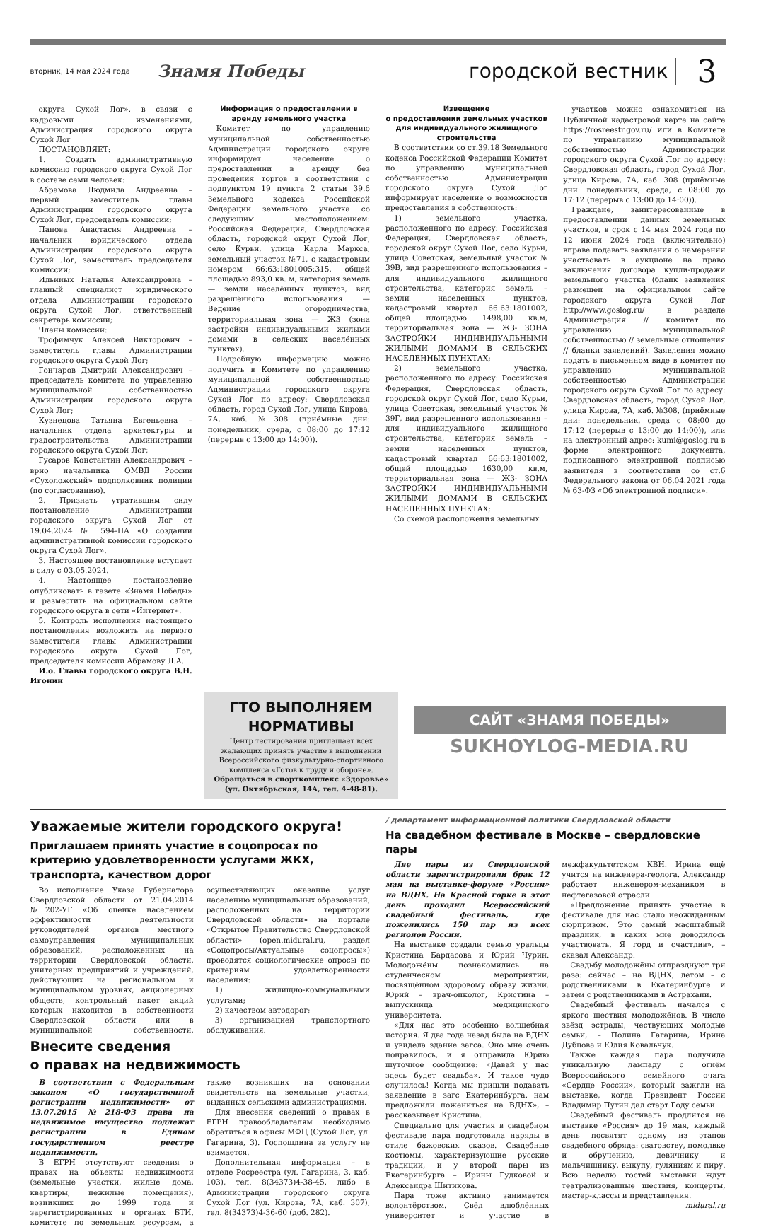вторник, 14 мая 2024 года Знамя Победы городской вестник 3
округа Сухой Лог», в связи с кадровыми изменениями, Администрация городского округа Сухой Лог
ПОСТАНОВЛЯЕТ:
1. Создать административную комиссию городского округа Сухой Лог в составе семи человек:
Абрамова Людмила Андреевна – первый заместитель главы Администрации городского округа Сухой Лог, председатель комиссии;
Панова Анастасия Андреевна – начальник юридического отдела Администрации городского округа Сухой Лог, заместитель председателя комиссии;
Ильиных Наталья Александровна – главный специалист юридического отдела Администрации городского округа Сухой Лог, ответственный секретарь комиссии;
Члены комиссии:
Трофимчук Алексей Викторович – заместитель главы Администрации городского округа Сухой Лог;
Гончаров Дмитрий Александрович – председатель комитета по управлению муниципальной собственностью Администрации городского округа Сухой Лог;
Кузнецова Татьяна Евгеньевна – начальник отдела архитектуры и градостроительства Администрации городского округа Сухой Лог;
Гусаров Константин Александрович – врио начальника ОМВД России «Сухоложский» подполковник полиции (по согласованию).
2. Признать утратившим силу постановление Администрации городского округа Сухой Лог от 19.04.2024 № 594-ПА «О создании административной комиссии городского округа Сухой Лог».
3. Настоящее постановление вступает в силу с 03.05.2024.
4. Настоящее постановление опубликовать в газете «Знамя Победы» и разместить на официальном сайте городского округа в сети «Интернет».
5. Контроль исполнения настоящего постановления возложить на первого заместителя главы Администрации городского округа Сухой Лог, председателя комиссии Абрамову Л.А.
И.о. Главы городского округа В.Н. Игонин
Информация о предоставлении в аренду земельного участка
Комитет по управлению муниципальной собственностью Администрации городского округа информирует население о предоставлении в аренду без проведения торгов в соответствии с подпунктом 19 пункта 2 статьи 39.6 Земельного кодекса Российской Федерации земельного участка со следующим местоположением: Российская Федерация, Свердловская область, городской округ Сухой Лог, село Курьи, улица Карла Маркса, земельный участок №71, с кадастровым номером 66:63:1801005:315, общей площадью 893,0 кв. м, категория земель — земли населённых пунктов, вид разрешённого использования — Ведение огородничества, территориальная зона — Ж3 (зона застройки индивидуальными жилыми домами в сельских населённых пунктах).
Подробную информацию можно получить в Комитете по управлению муниципальной собственностью Администрации городского округа Сухой Лог по адресу: Свердловская область, город Сухой Лог, улица Кирова, 7А, каб. №308 (приёмные дни: понедельник, среда, с 08:00 до 17:12 (перерыв с 13:00 до 14:00)).
Извещение
о предоставлении земельных участков для индивидуального жилищного строительства
В соответствии со ст.39.18 Земельного кодекса Российской Федерации Комитет по управлению муниципальной собственностью Администрации городского округа Сухой Лог информирует население о возможности предоставления в собственность:
1) земельного участка, расположенного по адресу: Российская Федерация, Свердловская область, городской округ Сухой Лог, село Курьи, улица Советская, земельный участок № 39В, вид разрешенного использования – для индивидуального жилищного строительства, категория земель – земли населенных пунктов, кадастровый квартал 66:63:1801002, общей площадью 1498,00 кв.м, территориальная зона — Ж3- ЗОНА ЗАСТРОЙКИ ИНДИВИДУАЛЬНЫМИ ЖИЛЫМИ ДОМАМИ В СЕЛЬСКИХ НАСЕЛЕННЫХ ПУНКТАХ;
2) земельного участка, расположенного по адресу: Российская Федерация, Свердловская область, городской округ Сухой Лог, село Курьи, улица Советская, земельный участок № 39Г, вид разрешенного использования – для индивидуального жилищного строительства, категория земель – земли населенных пунктов, кадастровый квартал 66:63:1801002, общей площадью 1630,00 кв.м, территориальная зона — Ж3- ЗОНА ЗАСТРОЙКИ ИНДИВИДУАЛЬНЫМИ ЖИЛЫМИ ДОМАМИ В СЕЛЬСКИХ НАСЕЛЕННЫХ ПУНКТАХ;
Со схемой расположения земельных
участков можно ознакомиться на Публичной кадастровой карте на сайте https://rosreestr.gov.ru/ или в Комитете по управлению муниципальной собственностью Администрации городского округа Сухой Лог по адресу: Свердловская область, город Сухой Лог, улица Кирова, 7А, каб. 308 (приёмные дни: понедельник, среда, с 08:00 до 17:12 (перерыв с 13:00 до 14:00)).
Граждане, заинтересованные в предоставлении данных земельных участков, в срок с 14 мая 2024 года по 12 июня 2024 года (включительно) вправе подавать заявления о намерении участвовать в аукционе на право заключения договора купли-продажи земельного участка (бланк заявления размещен на официальном сайте городского округа Сухой Лог http://www.goslog.ru/ в разделе Администрация // комитет по управлению муниципальной собственностью // земельные отношения // бланки заявлений). Заявления можно подать в письменном виде в комитет по управлению муниципальной собственностью Администрации городского округа Сухой Лог по адресу: Свердловская область, город Сухой Лог, улица Кирова, 7А, каб. №308, (приёмные дни: понедельник, среда с 08:00 до 17:12 (перерыв с 13:00 до 14:00)), или на электронный адрес: kumi@goslog.ru в форме электронного документа, подписанного электронной подписью заявителя в соответствии со ст.6 Федерального закона от 06.04.2021 года № 63-ФЗ «Об электронной подписи».
ГТО ВЫПОЛНЯЕМ НОРМАТИВЫ
Центр тестирования приглашает всех желающих принять участие в выполнении Всероссийского физкультурно-спортивного комплекса «Готов к труду и обороне».
Обращаться в спорткомплекс «Здоровье» (ул. Октябрьская, 14А, тел. 4-48-81).
САЙТ «ЗНАМЯ ПОБЕДЫ»
SUKHOYLOG-MEDIA.RU
Уважаемые жители городского округа!
Приглашаем принять участие в соцопросах по критерию удовлетворенности услугами ЖКХ, транспорта, качеством дорог
Во исполнение Указа Губернатора Свердловской области от 21.04.2014 №202-УГ «Об оценке населением эффективности деятельности руководителей органов местного самоуправления муниципальных образований, расположенных на территории Свердловской области, унитарных предприятий и учреждений, действующих на региональном и муниципальном уровнях, акционерных обществ, контрольный пакет акций которых находится в собственности Свердловской области или в муниципальной собственности, осуществляющих оказание услуг населению муниципальных образований, расположенных на территории Свердловской области» на портале «Открытое Правительство Свердловской области» (open.midural.ru, раздел «Соцопросы/Актуальные соцопросы») проводятся социологические опросы по критериям удовлетворенности населения:
1) жилищно-коммунальными услугами;
2) качеством автодорог;
3) организацией транспортного обслуживания.
Внесите сведения
о правах на недвижимость
В соответствии с Федеральным законом «О государственной регистрации недвижимости» от 13.07.2015 №218-ФЗ права на недвижимое имущество подлежат регистрации в Едином государственном реестре недвижимости.
В ЕГРН отсутствуют сведения о правах на объекты недвижимости (земельные участки, жилые дома, квартиры, нежилые помещения), возникших до 1999 года и зарегистрированных в органах БТИ, комитете по земельным ресурсам, а также возникших на основании свидетельств на земельные участки, выданных сельскими администрациями.
Для внесения сведений о правах в ЕГРН правообладателям необходимо обратиться в офисы МФЦ (Сухой Лог, ул. Гагарина, 3). Госпошлина за услугу не взимается.
Дополнительная информация – в отделе Росреестра (ул. Гагарина, 3, каб. 103), тел. 8(34373)4-38-45, либо в Администрации городского округа Сухой Лог (ул. Кирова, 7А, каб. 307), тел. 8(34373)4-36-60 (доб. 282).
/ департамент информационной политики Свердловской области
На свадебном фестивале в Москве – свердловские пары
Две пары из Свердловской области зарегистрировали брак 12 мая на выставке-форуме «Россия» на ВДНХ. На Красной горке в этот день проходил Всероссийский свадебный фестиваль, где поженились 150 пар из всех регионов России.
На выставке создали семью уральцы Кристина Бардасова и Юрий Чурин. Молодожёны познакомились на студенческом мероприятии, посвящённом здоровому образу жизни. Юрий – врач-онколог, Кристина – выпускница медицинского университета.
«Для нас это особенно волшебная история. Я два года назад была на ВДНХ и увидела здание загса. Оно мне очень понравилось, и я отправила Юрию шуточное сообщение: «Давай у нас здесь будет свадьба». И такое чудо случилось! Когда мы пришли подавать заявление в загс Екатеринбурга, нам предложили пожениться на ВДНХ», – рассказывает Кристина.
Специально для участия в свадебном фестивале пара подготовила наряды в стиле бажовских сказов. Свадебные костюмы, характеризующие русские традиции, и у второй пары из Екатеринбурга – Ирины Гудковой и Александра Шитикова.
Пара тоже активно занимается волонтёрством. Свёл влюблённых университет и участие в межфакультетском КВН. Ирина ещё учится на инженера-геолога. Александр работает инженером-механиком в нефтегазовой отрасли.
«Предложение принять участие в фестивале для нас стало неожиданным сюрпризом. Это самый масштабный праздник, в каких мне доводилось участвовать. Я горд и счастлив», – сказал Александр.
Свадьбу молодожёны отпразднуют три раза: сейчас – на ВДНХ, летом – с родственниками в Екатеринбурге и затем с родственниками в Астрахани.
Свадебный фестиваль начался с яркого шествия молодожёнов. В числе звёзд эстрады, чествующих молодые семьи, – Полина Гагарина, Ирина Дубцова и Юлия Ковальчук.
Также каждая пара получила уникальную лампаду с огнём Всероссийского семейного очага «Сердце России», который зажгли на выставке, когда Президент России Владимир Путин дал старт Году семьи.
Свадебный фестиваль продлится на выставке «Россия» до 19 мая, каждый день посвятят одному из этапов свадебного обряда: сватовству, помолвке и обручению, девичнику и мальчишнику, выкупу, гуляниям и пиру. Всю неделю гостей выставки ждут театрализованные шествия, концерты, мастер-классы и представления.
midural.ru